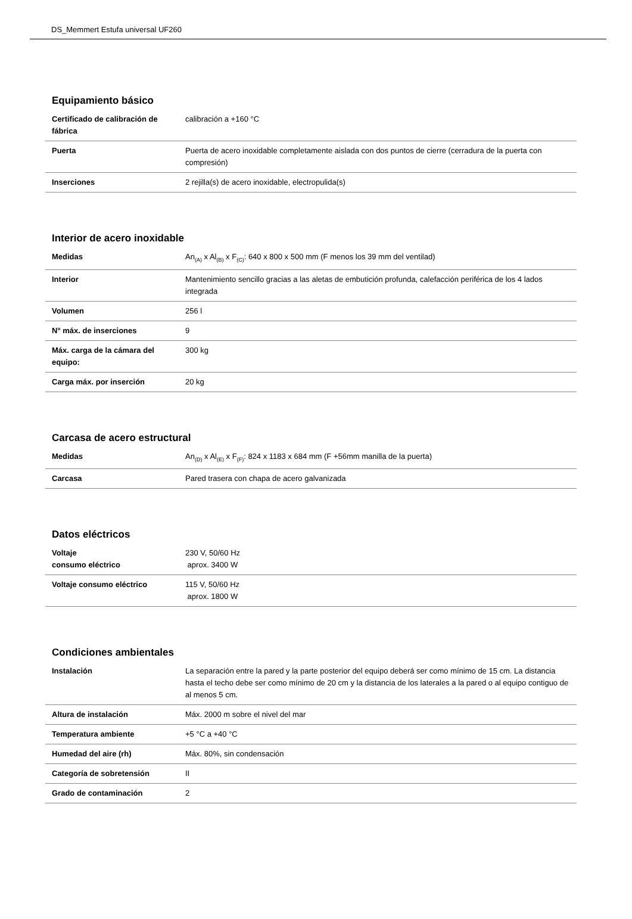DS_Memmert Estufa universal UF260
Equipamiento básico
| Certificado de calibración de fábrica | calibración a +160 °C |
| Puerta | Puerta de acero inoxidable completamente aislada con dos puntos de cierre (cerradura de la puerta con compresión) |
| Inserciones | 2 rejilla(s) de acero inoxidable, electropulida(s) |
Interior de acero inoxidable
| Medidas | An<sub>(A)</sub> x Al<sub>(B)</sub> x F<sub>(C)</sub>: 640 x 800 x 500 mm (F menos los 39 mm del ventilad) |
| Interior | Mantenimiento sencillo gracias a las aletas de embutición profunda, calefacción periférica de los 4 lados integrada |
| Volumen | 256 l |
| N° máx. de inserciones | 9 |
| Máx. carga de la cámara del equipo: | 300 kg |
| Carga máx. por inserción | 20 kg |
Carcasa de acero estructural
| Medidas | An<sub>(D)</sub> x Al<sub>(E)</sub> x F<sub>(F)</sub>: 824 x 1183 x 684 mm (F +56mm manilla de la puerta) |
| Carcasa | Pared trasera con chapa de acero galvanizada |
Datos eléctricos
| Voltaje consumo eléctrico | 230 V, 50/60 Hz aprox. 3400 W |
| Voltaje consumo eléctrico | 115 V, 50/60 Hz aprox. 1800 W |
Condiciones ambientales
| Instalación | La separación entre la pared y la parte posterior del equipo deberá ser como mínimo de 15 cm. La distancia hasta el techo debe ser como mínimo de 20 cm y la distancia de los laterales a la pared o al equipo contiguo de al menos 5 cm. |
| Altura de instalación | Máx. 2000 m sobre el nivel del mar |
| Temperatura ambiente | +5 °C a +40 °C |
| Humedad del aire (rh) | Máx. 80%, sin condensación |
| Categoría de sobretensión | II |
| Grado de contaminación | 2 |